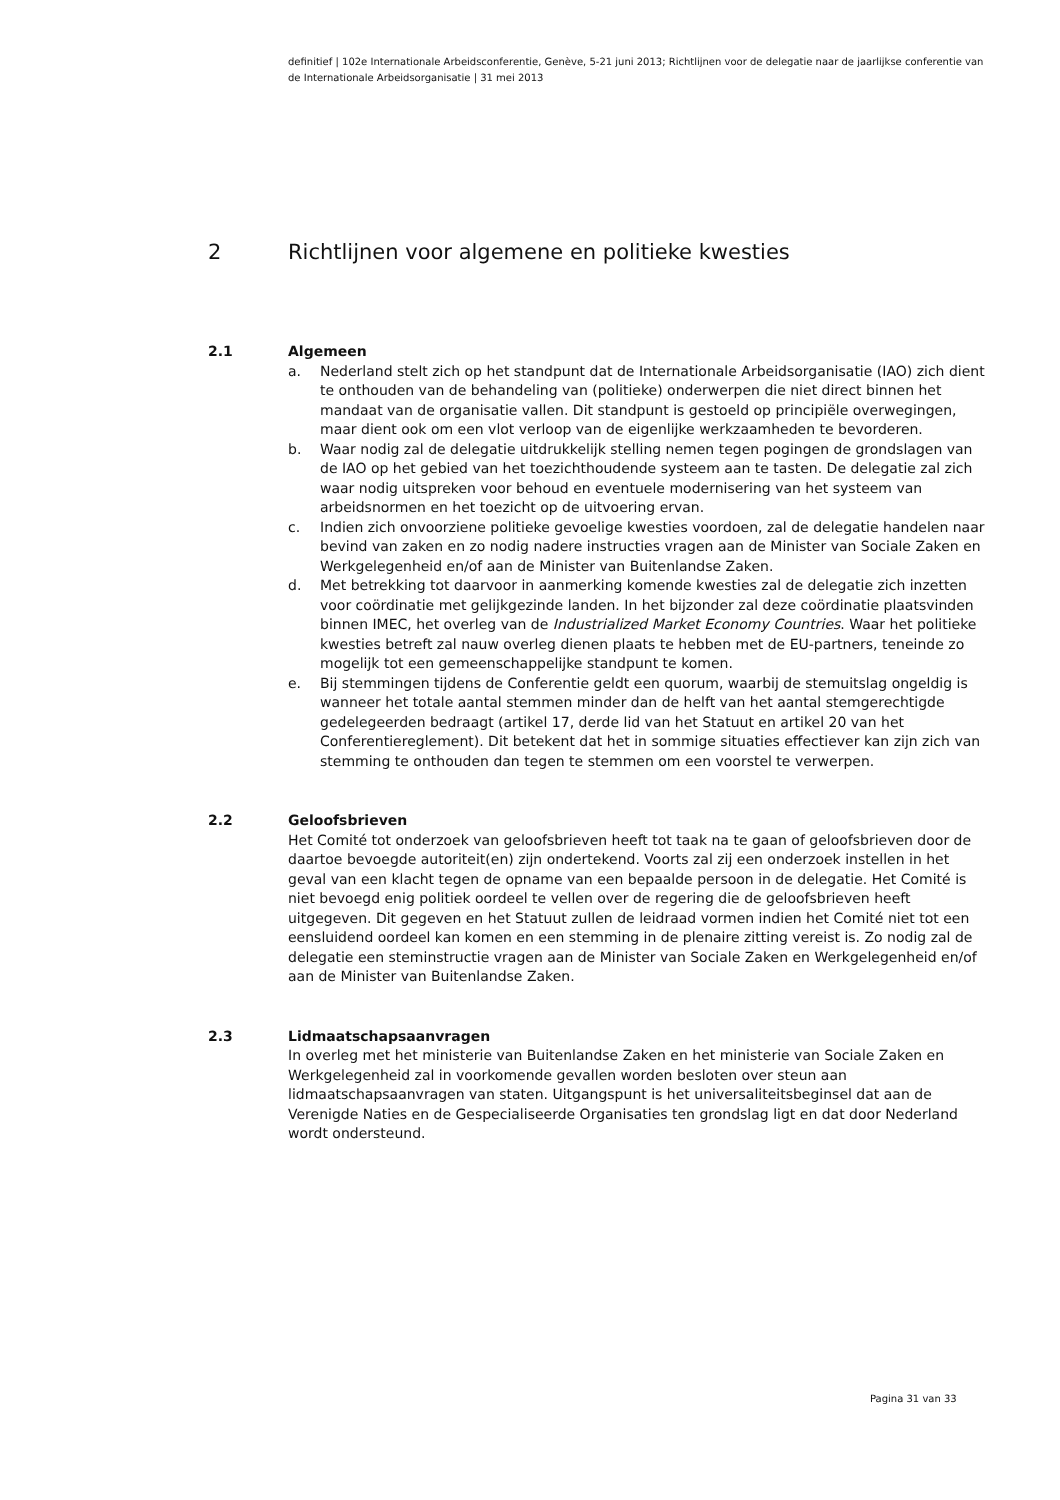definitief | 102e Internationale Arbeidsconferentie, Genève, 5-21 juni 2013; Richtlijnen voor de delegatie naar de jaarlijkse conferentie van de Internationale Arbeidsorganisatie | 31 mei 2013
2 Richtlijnen voor algemene en politieke kwesties
2.1 Algemeen
a. Nederland stelt zich op het standpunt dat de Internationale Arbeidsorganisatie (IAO) zich dient te onthouden van de behandeling van (politieke) onderwerpen die niet direct binnen het mandaat van de organisatie vallen. Dit standpunt is gestoeld op principiële overwegingen, maar dient ook om een vlot verloop van de eigenlijke werkzaamheden te bevorderen.
b. Waar nodig zal de delegatie uitdrukkelijk stelling nemen tegen pogingen de grondslagen van de IAO op het gebied van het toezichthoudende systeem aan te tasten. De delegatie zal zich waar nodig uitspreken voor behoud en eventuele modernisering van het systeem van arbeidsnormen en het toezicht op de uitvoering ervan.
c. Indien zich onvoorziene politieke gevoelige kwesties voordoen, zal de delegatie handelen naar bevind van zaken en zo nodig nadere instructies vragen aan de Minister van Sociale Zaken en Werkgelegenheid en/of aan de Minister van Buitenlandse Zaken.
d. Met betrekking tot daarvoor in aanmerking komende kwesties zal de delegatie zich inzetten voor coördinatie met gelijkgezinde landen. In het bijzonder zal deze coördinatie plaatsvinden binnen IMEC, het overleg van de Industrialized Market Economy Countries. Waar het politieke kwesties betreft zal nauw overleg dienen plaats te hebben met de EU-partners, teneinde zo mogelijk tot een gemeenschappelijke standpunt te komen.
e. Bij stemmingen tijdens de Conferentie geldt een quorum, waarbij de stemuitslag ongeldig is wanneer het totale aantal stemmen minder dan de helft van het aantal stemgerechtigde gedelegeerden bedraagt (artikel 17, derde lid van het Statuut en artikel 20 van het Conferentiereglement). Dit betekent dat het in sommige situaties effectiever kan zijn zich van stemming te onthouden dan tegen te stemmen om een voorstel te verwerpen.
2.2 Geloofsbrieven
Het Comité tot onderzoek van geloofsbrieven heeft tot taak na te gaan of geloofsbrieven door de daartoe bevoegde autoriteit(en) zijn ondertekend. Voorts zal zij een onderzoek instellen in het geval van een klacht tegen de opname van een bepaalde persoon in de delegatie. Het Comité is niet bevoegd enig politiek oordeel te vellen over de regering die de geloofsbrieven heeft uitgegeven. Dit gegeven en het Statuut zullen de leidraad vormen indien het Comité niet tot een eensluidend oordeel kan komen en een stemming in de plenaire zitting vereist is. Zo nodig zal de delegatie een steminstructie vragen aan de Minister van Sociale Zaken en Werkgelegenheid en/of aan de Minister van Buitenlandse Zaken.
2.3 Lidmaatschapsaanvragen
In overleg met het ministerie van Buitenlandse Zaken en het ministerie van Sociale Zaken en Werkgelegenheid zal in voorkomende gevallen worden besloten over steun aan lidmaatschapsaanvragen van staten. Uitgangspunt is het universaliteitsbeginsel dat aan de Verenigde Naties en de Gespecialiseerde Organisaties ten grondslag ligt en dat door Nederland wordt ondersteund.
Pagina 31 van 33